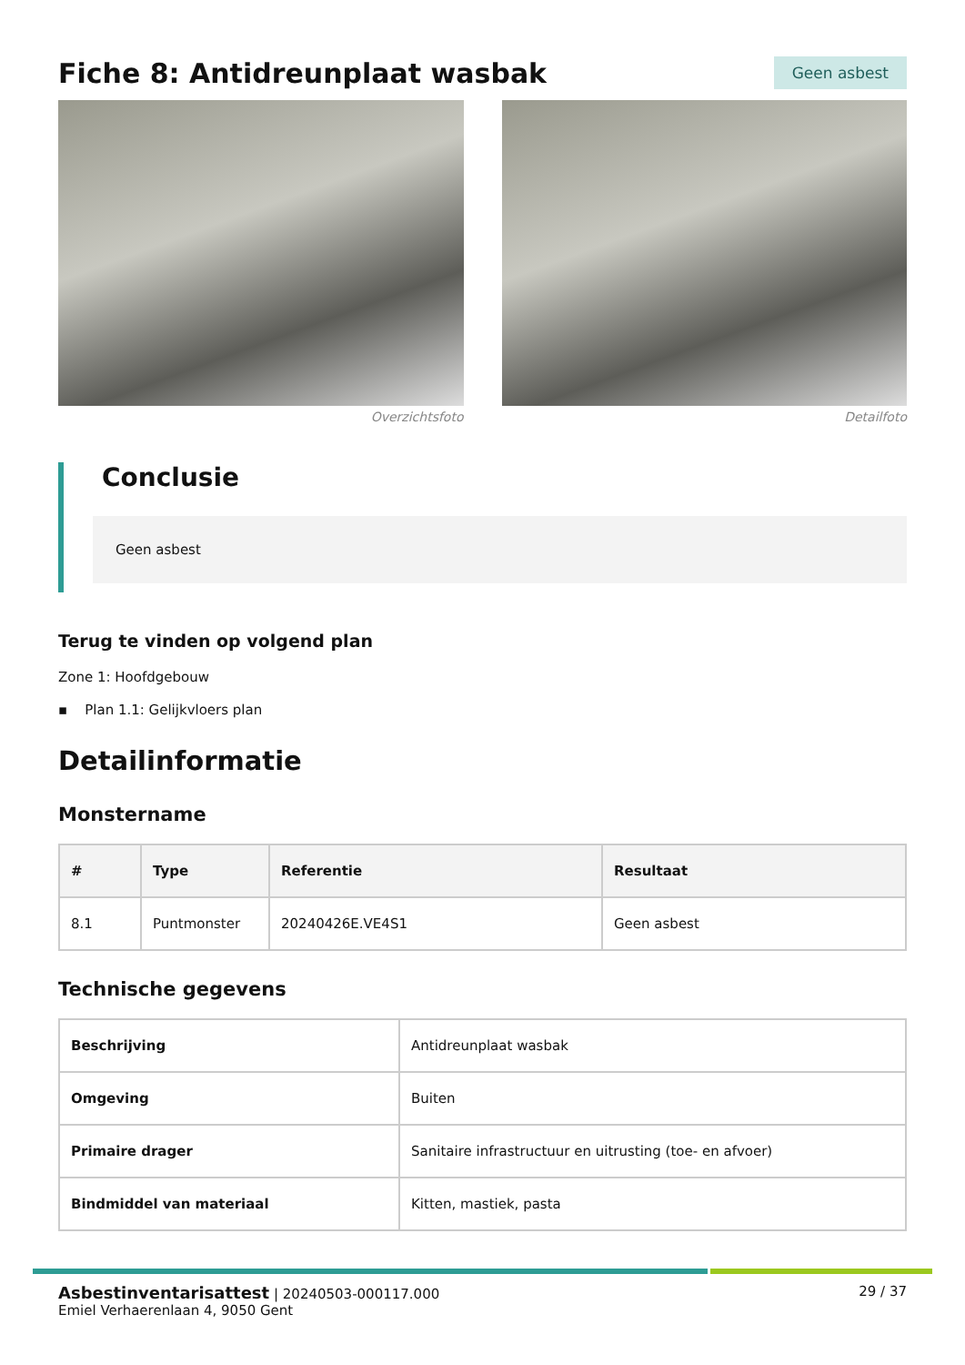Fiche 8: Antidreunplaat wasbak
Geen asbest
Overzichtsfoto Detailfoto
Conclusie
Geen asbest
Terug te vinden op volgend plan
Zone 1: Hoofdgebouw
▪ Plan 1.1: Gelijkvloers plan
Detailinformatie
Monstername
| # | Type | Referentie | Resultaat |
| --- | --- | --- | --- |
| 8.1 | Puntmonster | 20240426E.VE4S1 | Geen asbest |
Technische gegevens
| Beschrijving | Antidreunplaat wasbak |
| Omgeving | Buiten |
| Primaire drager | Sanitaire infrastructuur en uitrusting (toe- en afvoer) |
| Bindmiddel van materiaal | Kitten, mastiek, pasta |
Asbestinventarisattest | 20240503-000117.000
Emiel Verhaerenlaan 4, 9050 Gent
29 / 37